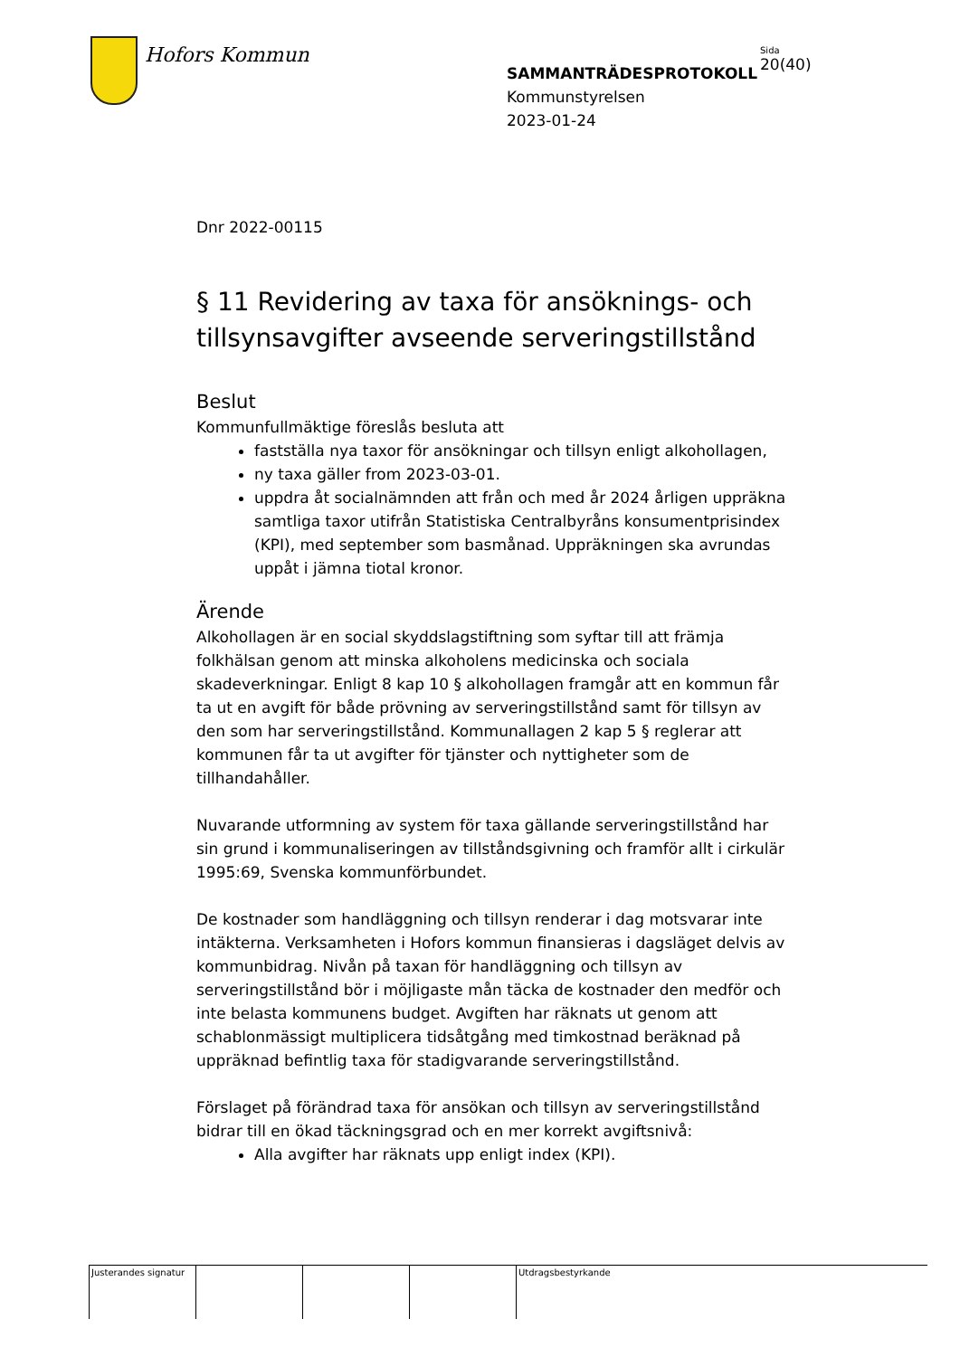Hofors Kommun
SAMMANTRÄDESPROTOKOLL
Kommunstyrelsen
2023-01-24
Sida
20(40)
Dnr 2022-00115
§ 11 Revidering av taxa för ansöknings- och tillsynsavgifter avseende serveringstillstånd
Beslut
Kommunfullmäktige föreslås besluta att
fastställa nya taxor för ansökningar och tillsyn enligt alkohollagen,
ny taxa gäller from 2023-03-01.
uppdra åt socialnämnden att från och med år 2024 årligen uppräkna samtliga taxor utifrån Statistiska Centralbyråns konsumentprisindex (KPI), med september som basmånad. Uppräkningen ska avrundas uppåt i jämna tiotal kronor.
Ärende
Alkohollagen är en social skyddslagstiftning som syftar till att främja folkhälsan genom att minska alkoholens medicinska och sociala skadeverkningar. Enligt 8 kap 10 § alkohollagen framgår att en kommun får ta ut en avgift för både prövning av serveringstillstånd samt för tillsyn av den som har serveringstillstånd. Kommunallagen 2 kap 5 § reglerar att kommunen får ta ut avgifter för tjänster och nyttigheter som de tillhandahåller.
Nuvarande utformning av system för taxa gällande serveringstillstånd har sin grund i kommunaliseringen av tillståndsgivning och framför allt i cirkulär 1995:69, Svenska kommunförbundet.
De kostnader som handläggning och tillsyn renderar i dag motsvarar inte intäkterna. Verksamheten i Hofors kommun finansieras i dagsläget delvis av kommunbidrag. Nivån på taxan för handläggning och tillsyn av serveringstillstånd bör i möjligaste mån täcka de kostnader den medför och inte belasta kommunens budget. Avgiften har räknats ut genom att schablonmässigt multiplicera tidsåtgång med timkostnad beräknad på uppräknad befintlig taxa för stadigvarande serveringstillstånd.
Förslaget på förändrad taxa för ansökan och tillsyn av serveringstillstånd bidrar till en ökad täckningsgrad och en mer korrekt avgiftsnivå:
Alla avgifter har räknats upp enligt index (KPI).
| Justerandes signatur | | | | Utdragsbestyrkande |